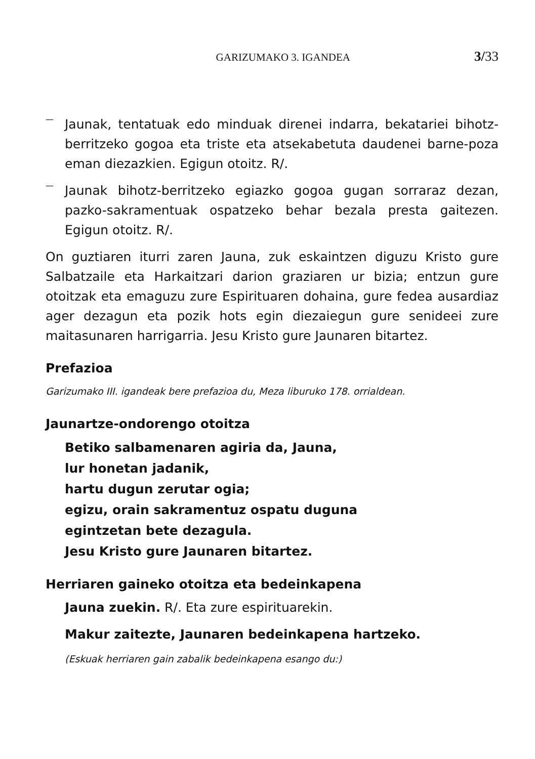GARIZUMAKO 3. IGANDEA 3/33
—
Jaunak, tentatuak edo minduak direnei indarra, bekatariei bihotz-berritzeko gogoa eta triste eta atsekabetuta daudenei barne-poza eman diezazkien. Egigun otoitz. R/.
—
Jaunak bihotz-berritzeko egiazko gogoa gugan sorraraz dezan, pazko-sakramentuak ospatzeko behar bezala presta gaitezen. Egigun otoitz. R/.
On guztiaren iturri zaren Jauna, zuk eskaintzen diguzu Kristo gure Salbatzaile eta Harkaitzari darion graziaren ur bizia; entzun gure otoitzak eta emaguzu zure Espirituaren dohaina, gure fedea ausardiaz ager dezagun eta pozik hots egin diezaiegun gure senideei zure maitasunaren harrigarria. Jesu Kristo gure Jaunaren bitartez.
Prefazioa
Garizumako III. igandeak bere prefazioa du, Meza liburuko 178. orrialdean.
Jaunartze-ondorengo otoitza
Betiko salbamenaren agiria da, Jauna,
lur honetan jadanik,
hartu dugun zerutar ogia;
egizu, orain sakramentuz ospatu duguna
egintzetan bete dezagula.
Jesu Kristo gure Jaunaren bitartez.
Herriaren gaineko otoitza eta bedeinkapena
Jauna zuekin. R/. Eta zure espirituarekin.
Makur zaitezte, Jaunaren bedeinkapena hartzeko.
(Eskuak herriaren gain zabalik bedeinkapena esango du:)